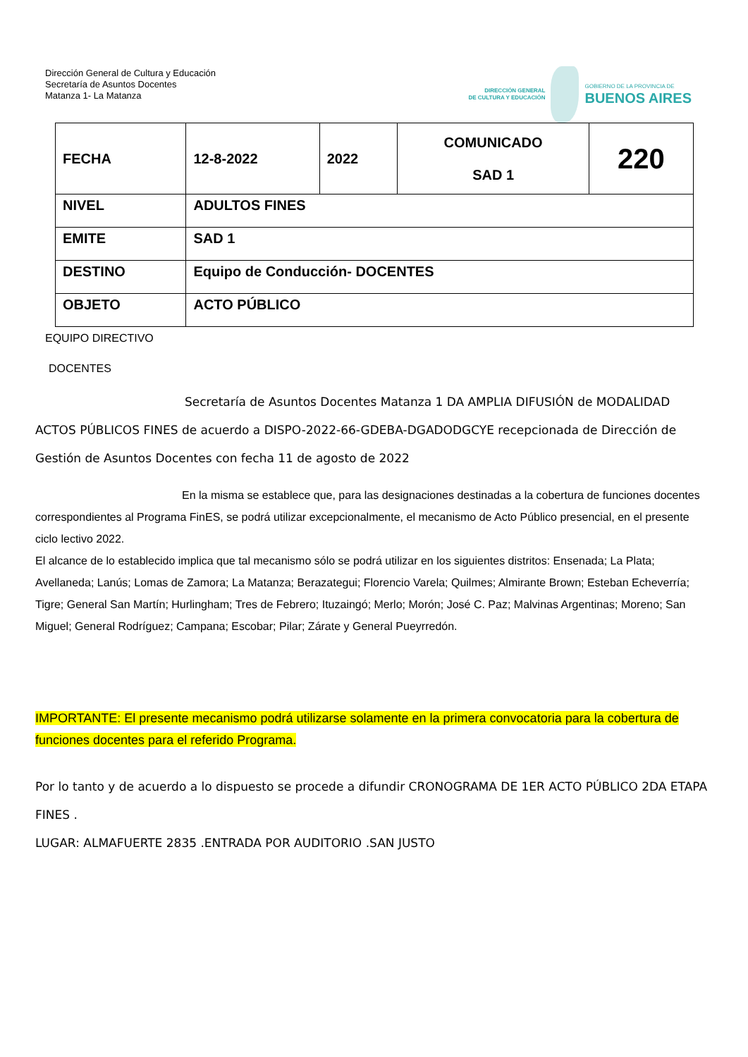Dirección General de Cultura y Educación
Secretaría de Asuntos Docentes
Matanza 1- La Matanza
DIRECCIÓN GENERAL
DE CULTURA Y EDUCACIÓN
GOBIERNO DE LA PROVINCIA DE
BUENOS AIRES
| FECHA | 12-8-2022 | 2022 | COMUNICADO SAD 1 | 220 |
| NIVEL | ADULTOS FINES | | | |
| EMITE | SAD 1 | | | |
| DESTINO | Equipo de Conducción- DOCENTES | | | |
| OBJETO | ACTO PÚBLICO | | | |
EQUIPO DIRECTIVO
DOCENTES
Secretaría de Asuntos Docentes Matanza 1 DA AMPLIA DIFUSIÓN de MODALIDAD ACTOS PÚBLICOS FINES de acuerdo a DISPO-2022-66-GDEBA-DGADODGCYE recepcionada de Dirección de Gestión de Asuntos Docentes con fecha 11 de agosto de 2022
En la misma se establece que, para las designaciones destinadas a la cobertura de funciones docentes correspondientes al Programa FinES, se podrá utilizar excepcionalmente, el mecanismo de Acto Público presencial, en el presente ciclo lectivo 2022.
El alcance de lo establecido implica que tal mecanismo sólo se podrá utilizar en los siguientes distritos: Ensenada; La Plata; Avellaneda; Lanús; Lomas de Zamora; La Matanza; Berazategui; Florencio Varela; Quilmes; Almirante Brown; Esteban Echeverría; Tigre; General San Martín; Hurlingham; Tres de Febrero; Ituzaingó; Merlo; Morón; José C. Paz; Malvinas Argentinas; Moreno; San Miguel; General Rodríguez; Campana; Escobar; Pilar; Zárate y General Pueyrredón.
IMPORTANTE: El presente mecanismo podrá utilizarse solamente en la primera convocatoria para la cobertura de funciones docentes para el referido Programa.
Por lo tanto y de acuerdo a lo dispuesto se procede a difundir CRONOGRAMA DE 1ER ACTO PÚBLICO 2DA ETAPA FINES .
LUGAR: ALMAFUERTE 2835 .ENTRADA POR AUDITORIO .SAN JUSTO